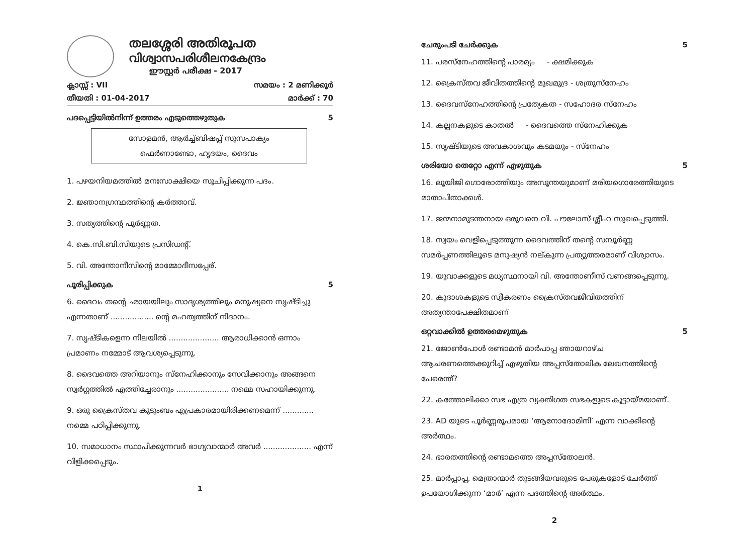തലശ്ശേരി അതിരൂപത
വിശ്വാസപരിശീലനകേന്ദ്രം
ഈസ്റ്റർ പരീക്ഷ - 2017
ക്ലാസ്സ് : VII സമയം : 2 മണിക്കൂർ
തീയതി : 01-04-2017 മാർക്ക് : 70
പദപ്പെട്ടിയിൽനിന്ന് ഉത്തരം എടുത്തെഴുതുക 5
സോളമൻ, ആർച്ച്ബിഷപ്പ് സൂസപാക്യം
ഫെർണാണ്ടോ, ഹൃദയം, ദൈവം
1. പഴയനിയമത്തിൽ മനഃസാക്ഷിയെ സൂചിപ്പിക്കുന്ന പദം.
2. ജ്ഞാനഗ്രന്ഥത്തിന്റെ കർത്താവ്.
3. സത്യത്തിന്റെ പൂർണ്ണത.
4. കെ.സി.ബി.സിയുടെ പ്രസിഡന്റ്.
5. വി. അന്തോനീസിന്റെ മാമ്മോദീസപ്പേര്.
പൂരിപ്പിക്കുക 5
6. ദൈവം തന്റെ ഛായയിലും സാദൃശ്യത്തിലും മനുഷ്യനെ സൃഷ്ടിച്ചു എന്നതാണ് .................. ന്റെ മഹത്വത്തിന് നിദാനം.
7. സൃഷ്ടികളെന്ന നിലയിൽ ..................... ആരാധിക്കാൻ ഒന്നാം പ്രമാണം നമ്മോട് ആവശ്യപ്പെടുന്നു.
8. ദൈവത്തെ അറിയാനും സ്നേഹിക്കാനും സേവിക്കാനും അങ്ങനെ സ്വർഗ്ഗത്തിൽ എത്തിച്ചേരാനും ...................... നമ്മെ സഹായിക്കുന്നു.
9. ഒരു ക്രൈസ്തവ കുടുംബം എപ്രകാരമായിരിക്കണമെന്ന് ............. നമ്മെ പഠിപ്പിക്കുന്നു.
10. സമാധാനം സ്ഥാപിക്കുന്നവർ ഭാഗ്യവാന്മാർ അവർ .................... എന്ന് വിളിക്കപ്പെടും.
1
ചേരുംപടി ചേർക്കുക 5
11. പരസ്നേഹത്തിന്റെ പാരമ്യം - ക്ഷമിക്കുക
12. ക്രൈസ്തവ ജീവിതത്തിന്റെ മുഖമുദ്ര - ശത്രുസ്നേഹം
13. ദൈവസ്നേഹത്തിന്റെ പ്രത്യേകത - സഹോദര സ്നേഹം
14. കല്പനകളുടെ കാതൽ - ദൈവത്തെ സ്നേഹിക്കുക
15. സൃഷ്ടിയുടെ അവകാശവും കടമയും - സ്നേഹം
ശരിയോ തെറ്റോ എന്ന് എഴുതുക 5
16. ലൂയിജി ഗൊരോത്തിയും അസൂന്തയുമാണ് മരിയഗൊരേത്തിയുടെ മാതാപിതാക്കൾ.
17. ജന്മനാമുടന്തനായ ഒരുവനെ വി. പൗലോസ് ശ്ലീഹ സുഖപ്പെടുത്തി.
18. സ്വയം വെളിപ്പെടുത്തുന്ന ദൈവത്തിന് തന്റെ സമ്പൂർണ്ണ സമർപ്പണത്തിലൂടെ മനുഷ്യൻ നല്കുന്ന പ്രത്യുത്തരമാണ് വിശ്വാസം.
19. യുവാക്കളുടെ മധ്യസ്ഥനായി വി. അന്തോണീസ് വണങ്ങപ്പെടുന്നു.
20. കൂദാശകളുടെ സ്വീകരണം ക്രൈസ്തവജീവിതത്തിന് അത്യന്താപേക്ഷിതമാണ്
ഒറ്റവാക്കിൽ ഉത്തരമെഴുതുക 5
21. ജോൺപോൾ രണ്ടാമൻ മാർപാപ്പ ഞായറാഴ്ച ആചരണത്തെക്കുറിച്ച് എഴുതിയ അപ്പസ്തോലിക ലേഖനത്തിന്റെ പേരെന്ത്?
22. കത്തോലിക്കാ സഭ എത്ര വ്യക്തിഗത സഭകളുടെ കൂട്ടായ്മയാണ്.
23. AD യുടെ പൂർണ്ണരൂപമായ ‘ആനോദോമിനി’ എന്ന വാക്കിന്റെ അർത്ഥം.
24. ഭാരതത്തിന്റെ രണ്ടാമത്തെ അപ്പസ്തോലൻ.
25. മാർപ്പാപ്പ, മെത്രാന്മാർ തുടങ്ങിയവരുടെ പേരുകളോട് ചേർത്ത് ഉപയോഗിക്കുന്ന ‘മാർ’ എന്ന പദത്തിന്റെ അർത്ഥം.
2